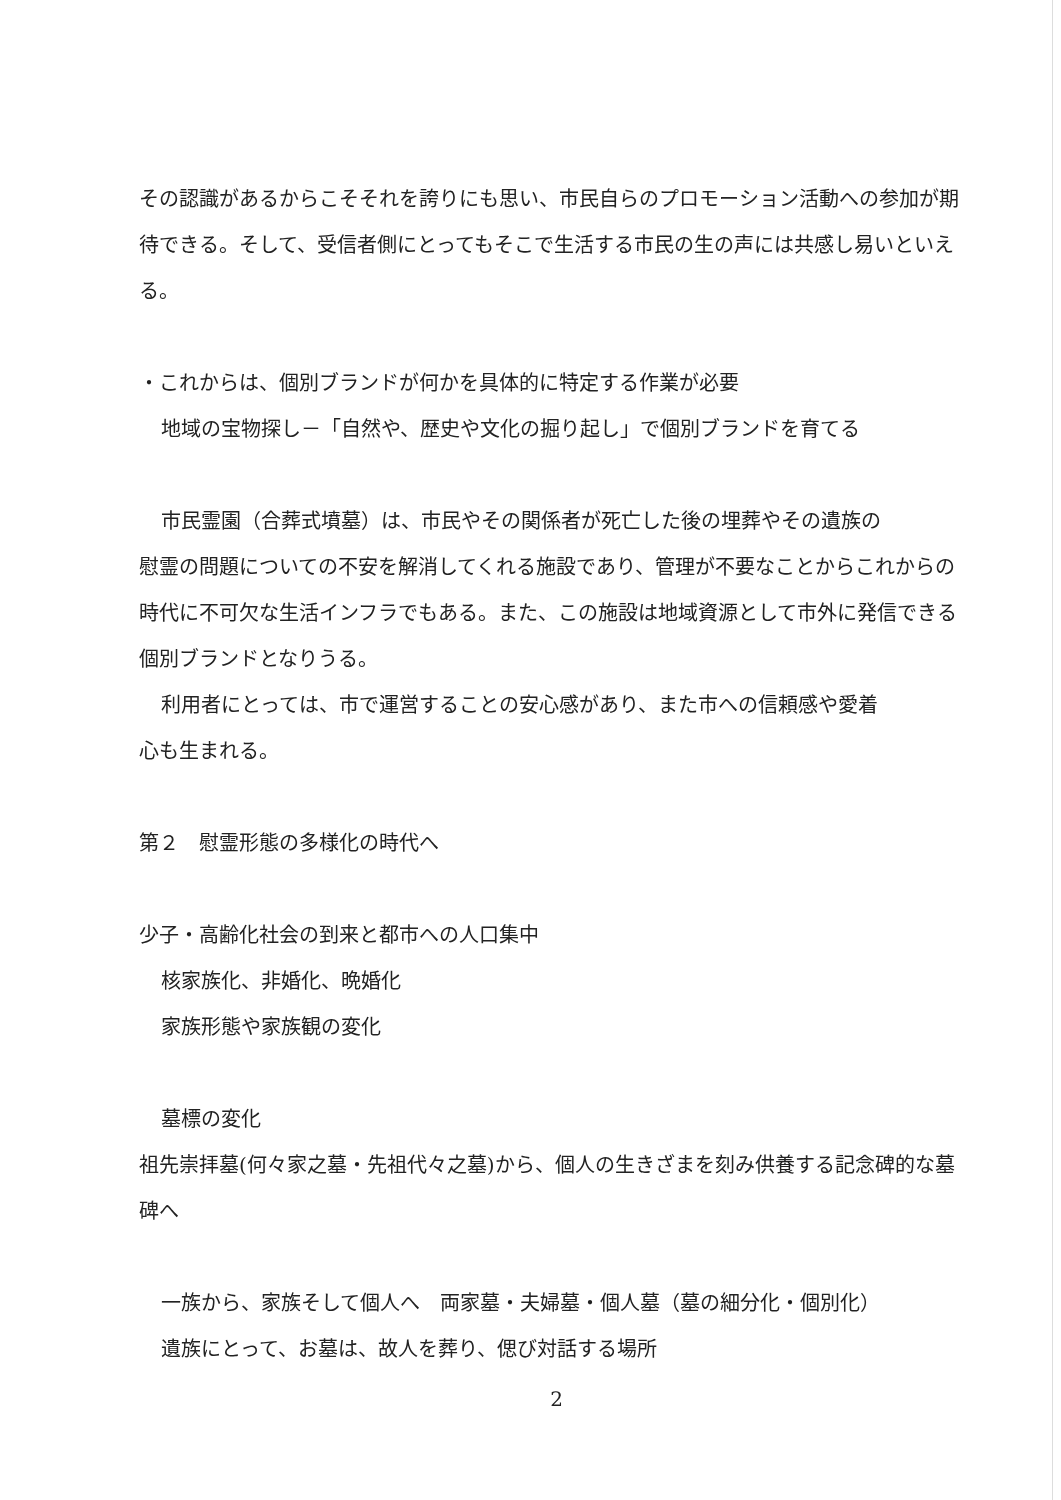その認識があるからこそそれを誇りにも思い、市民自らのプロモーション活動への参加が期待できる。そして、受信者側にとってもそこで生活する市民の生の声には共感し易いといえる。
・これからは、個別ブランドが何かを具体的に特定する作業が必要
地域の宝物探し－「自然や、歴史や文化の掘り起し」で個別ブランドを育てる
市民霊園（合葬式墳墓）は、市民やその関係者が死亡した後の埋葬やその遺族の
慰霊の問題についての不安を解消してくれる施設であり、管理が不要なことからこれからの時代に不可欠な生活インフラでもある。また、この施設は地域資源として市外に発信できる個別ブランドとなりうる。
利用者にとっては、市で運営することの安心感があり、また市への信頼感や愛着
心も生まれる。
第２　慰霊形態の多様化の時代へ
少子・高齢化社会の到来と都市への人口集中
核家族化、非婚化、晩婚化
家族形態や家族観の変化
墓標の変化
祖先崇拝墓(何々家之墓・先祖代々之墓)から、個人の生きざまを刻み供養する記念碑的な墓碑へ
一族から、家族そして個人へ　両家墓・夫婦墓・個人墓（墓の細分化・個別化）
遺族にとって、お墓は、故人を葬り、偲び対話する場所
2